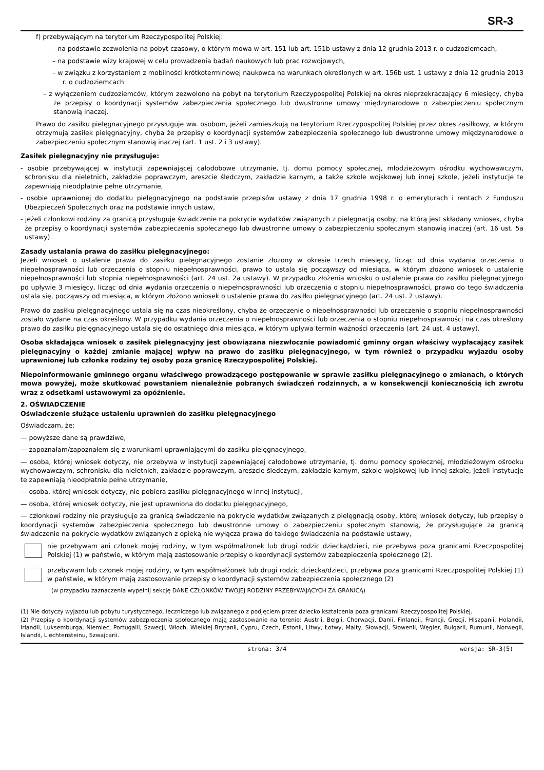SR-3
f) przebywającym na terytorium Rzeczypospolitej Polskiej:
– na podstawie zezwolenia na pobyt czasowy, o którym mowa w art. 151 lub art. 151b ustawy z dnia 12 grudnia 2013 r. o cudzoziemcach,
– na podstawie wizy krajowej w celu prowadzenia badań naukowych lub prac rozwojowych,
– w związku z korzystaniem z mobilności krótkoterminowej naukowca na warunkach określonych w art. 156b ust. 1 ustawy z dnia 12 grudnia 2013 r. o cudzoziemcach
– z wyłączeniem cudzoziemców, którym zezwolono na pobyt na terytorium Rzeczypospolitej Polskiej na okres nieprzekraczający 6 miesięcy, chyba że przepisy o koordynacji systemów zabezpieczenia społecznego lub dwustronne umowy międzynarodowe o zabezpieczeniu społecznym stanowią inaczej.
Prawo do zasiłku pielęgnacyjnego przysługuje ww. osobom, jeżeli zamieszkują na terytorium Rzeczypospolitej Polskiej przez okres zasiłkowy, w którym otrzymują zasiłek pielęgnacyjny, chyba że przepisy o koordynacji systemów zabezpieczenia społecznego lub dwustronne umowy międzynarodowe o zabezpieczeniu społecznym stanowią inaczej (art. 1 ust. 2 i 3 ustawy).
Zasiłek pielęgnacyjny nie przysługuje:
- osobie przebywającej w instytucji zapewniającej całodobowe utrzymanie, tj. domu pomocy społecznej, młodzieżowym ośrodku wychowawczym, schronisku dla nieletnich, zakładzie poprawczym, areszcie śledczym, zakładzie karnym, a także szkole wojskowej lub innej szkole, jeżeli instytucje te zapewniają nieodpłatnie pełne utrzymanie,
- osobie uprawnionej do dodatku pielęgnacyjnego na podstawie przepisów ustawy z dnia 17 grudnia 1998 r. o emeryturach i rentach z Funduszu Ubezpieczeń Społecznych oraz na podstawie innych ustaw,
- jeżeli członkowi rodziny za granicą przysługuje świadczenie na pokrycie wydatków związanych z pielęgnacją osoby, na którą jest składany wniosek, chyba że przepisy o koordynacji systemów zabezpieczenia społecznego lub dwustronne umowy o zabezpieczeniu społecznym stanowią inaczej (art. 16 ust. 5a ustawy).
Zasady ustalania prawa do zasiłku pielęgnacyjnego:
Jeżeli wniosek o ustalenie prawa do zasiłku pielęgnacyjnego zostanie złożony w okresie trzech miesięcy, licząc od dnia wydania orzeczenia o niepełnosprawności lub orzeczenia o stopniu niepełnosprawności, prawo to ustala się począwszy od miesiąca, w którym złożono wniosek o ustalenie niepełnosprawności lub stopnia niepełnosprawności (art. 24 ust. 2a ustawy). W przypadku złożenia wniosku o ustalenie prawa do zasiłku pielęgnacyjnego po upływie 3 miesięcy, licząc od dnia wydania orzeczenia o niepełnosprawności lub orzeczenia o stopniu niepełnosprawności, prawo do tego świadczenia ustala się, począwszy od miesiąca, w którym złożono wniosek o ustalenie prawa do zasiłku pielęgnacyjnego (art. 24 ust. 2 ustawy).
Prawo do zasiłku pielęgnacyjnego ustala się na czas nieokreślony, chyba że orzeczenie o niepełnosprawności lub orzeczenie o stopniu niepełnosprawności zostało wydane na czas określony. W przypadku wydania orzeczenia o niepełnosprawności lub orzeczenia o stopniu niepełnosprawności na czas określony prawo do zasiłku pielęgnacyjnego ustala się do ostatniego dnia miesiąca, w którym upływa termin ważności orzeczenia (art. 24 ust. 4 ustawy).
Osoba składająca wniosek o zasiłek pielęgnacyjny jest obowiązana niezwłocznie powiadomić gminny organ właściwy wypłacający zasiłek pielęgnacyjny o każdej zmianie mającej wpływ na prawo do zasiłku pielęgnacyjnego, w tym również o przypadku wyjazdu osoby uprawnionej lub członka rodziny tej osoby poza granicę Rzeczypospolitej Polskiej.
Niepoinformowanie gminnego organu właściwego prowadzącego postępowanie w sprawie zasiłku pielęgnacyjnego o zmianach, o których mowa powyżej, może skutkować powstaniem nienależnie pobranych świadczeń rodzinnych, a w konsekwencji koniecznością ich zwrotu wraz z odsetkami ustawowymi za opóźnienie.
2. OŚWIADCZENIE
Oświadczenie służące ustaleniu uprawnień do zasiłku pielęgnacyjnego
Oświadczam, że:
— powyższe dane są prawdziwe,
— zapoznałam/zapoznałem się z warunkami uprawniającymi do zasiłku pielęgnacyjnego,
— osoba, której wniosek dotyczy, nie przebywa w instytucji zapewniającej całodobowe utrzymanie, tj. domu pomocy społecznej, młodzieżowym ośrodku wychowawczym, schronisku dla nieletnich, zakładzie poprawczym, areszcie śledczym, zakładzie karnym, szkole wojskowej lub innej szkole, jeżeli instytucje te zapewniają nieodpłatnie pełne utrzymanie,
— osoba, której wniosek dotyczy, nie pobiera zasiłku pielęgnacyjnego w innej instytucji,
— osoba, której wniosek dotyczy, nie jest uprawniona do dodatku pielęgnacyjnego,
— członkowi rodziny nie przysługuje za granicą świadczenie na pokrycie wydatków związanych z pielęgnacją osoby, której wniosek dotyczy, lub przepisy o koordynacji systemów zabezpieczenia społecznego lub dwustronne umowy o zabezpieczeniu społecznym stanowią, że przysługujące za granicą świadczenie na pokrycie wydatków związanych z opieką nie wyłącza prawa do takiego świadczenia na podstawie ustawy,
nie przebywam ani członek mojej rodziny, w tym współmałżonek lub drugi rodzic dziecka/dzieci, nie przebywa poza granicami Rzeczpospolitej Polskiej (1) w państwie, w którym mają zastosowanie przepisy o koordynacji systemów zabezpieczenia społecznego (2).
przebywam lub członek mojej rodziny, w tym współmałżonek lub drugi rodzic dziecka/dzieci, przebywa poza granicami Rzeczpospolitej Polskiej (1) w państwie, w którym mają zastosowanie przepisy o koordynacji systemów zabezpieczenia społecznego (2)
(w przypadku zaznaczenia wypełnij sekcję DANE CZŁONKÓW TWOJEJ RODZINY PRZEBYWAJĄCYCH ZA GRANICĄ)
(1) Nie dotyczy wyjazdu lub pobytu turystycznego, leczniczego lub związanego z podjęciem przez dziecko kształcenia poza granicami Rzeczypospolitej Polskiej.
(2) Przepisy o koordynacji systemów zabezpieczenia społecznego mają zastosowanie na terenie: Austrii, Belgii, Chorwacji, Danii, Finlandii, Francji, Grecji, Hiszpanii, Holandii, Irlandii, Luksemburga, Niemiec, Portugalii, Szwecji, Włoch, Wielkiej Brytanii, Cypru, Czech, Estonii, Litwy, Łotwy, Malty, Słowacji, Słowenii, Węgier, Bułgarii, Rumunii, Norwegii, Islandii, Liechtensteinu, Szwajcarii.
strona: 3/4 wersja: SR-3(5)